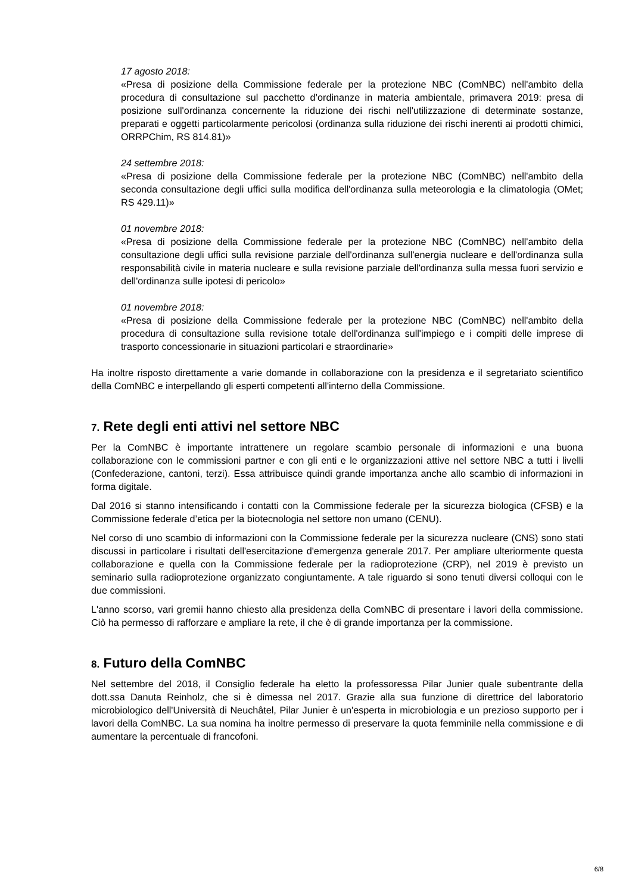17 agosto 2018:
«Presa di posizione della Commissione federale per la protezione NBC (ComNBC) nell'ambito della procedura di consultazione sul pacchetto d’ordinanze in materia ambientale, primavera 2019: presa di posizione sull'ordinanza concernente la riduzione dei rischi nell'utilizzazione di determinate sostanze, preparati e oggetti particolarmente pericolosi (ordinanza sulla riduzione dei rischi inerenti ai prodotti chimici, ORRPChim, RS 814.81)»
24 settembre 2018:
«Presa di posizione della Commissione federale per la protezione NBC (ComNBC) nell'ambito della seconda consultazione degli uffici sulla modifica dell'ordinanza sulla meteorologia e la climatologia (OMet; RS 429.11)»
01 novembre 2018:
«Presa di posizione della Commissione federale per la protezione NBC (ComNBC) nell'ambito della consultazione degli uffici sulla revisione parziale dell'ordinanza sull'energia nucleare e dell'ordinanza sulla responsabilità civile in materia nucleare e sulla revisione parziale dell'ordinanza sulla messa fuori servizio e dell'ordinanza sulle ipotesi di pericolo»
01 novembre 2018:
«Presa di posizione della Commissione federale per la protezione NBC (ComNBC) nell'ambito della procedura di consultazione sulla revisione totale dell'ordinanza sull'impiego e i compiti delle imprese di trasporto concessionarie in situazioni particolari e straordinarie»
Ha inoltre risposto direttamente a varie domande in collaborazione con la presidenza e il segretariato scientifico della ComNBC e interpellando gli esperti competenti all'interno della Commissione.
7. Rete degli enti attivi nel settore NBC
Per la ComNBC è importante intrattenere un regolare scambio personale di informazioni e una buona collaborazione con le commissioni partner e con gli enti e le organizzazioni attive nel settore NBC a tutti i livelli (Confederazione, cantoni, terzi). Essa attribuisce quindi grande importanza anche allo scambio di informazioni in forma digitale.
Dal 2016 si stanno intensificando i contatti con la Commissione federale per la sicurezza biologica (CFSB) e la Commissione federale d’etica per la biotecnologia nel settore non umano (CENU).
Nel corso di uno scambio di informazioni con la Commissione federale per la sicurezza nucleare (CNS) sono stati discussi in particolare i risultati dell'esercitazione d'emergenza generale 2017. Per ampliare ulteriormente questa collaborazione e quella con la Commissione federale per la radioprotezione (CRP), nel 2019 è previsto un seminario sulla radioprotezione organizzato congiuntamente. A tale riguardo si sono tenuti diversi colloqui con le due commissioni.
L'anno scorso, vari gremii hanno chiesto alla presidenza della ComNBC di presentare i lavori della commissione. Ciò ha permesso di rafforzare e ampliare la rete, il che è di grande importanza per la commissione.
8. Futuro della ComNBC
Nel settembre del 2018, il Consiglio federale ha eletto la professoressa Pilar Junier quale subentrante della dott.ssa Danuta Reinholz, che si è dimessa nel 2017. Grazie alla sua funzione di direttrice del laboratorio microbiologico dell'Università di Neuchâtel, Pilar Junier è un'esperta in microbiologia e un prezioso supporto per i lavori della ComNBC. La sua nomina ha inoltre permesso di preservare la quota femminile nella commissione e di aumentare la percentuale di francofoni.
6/8